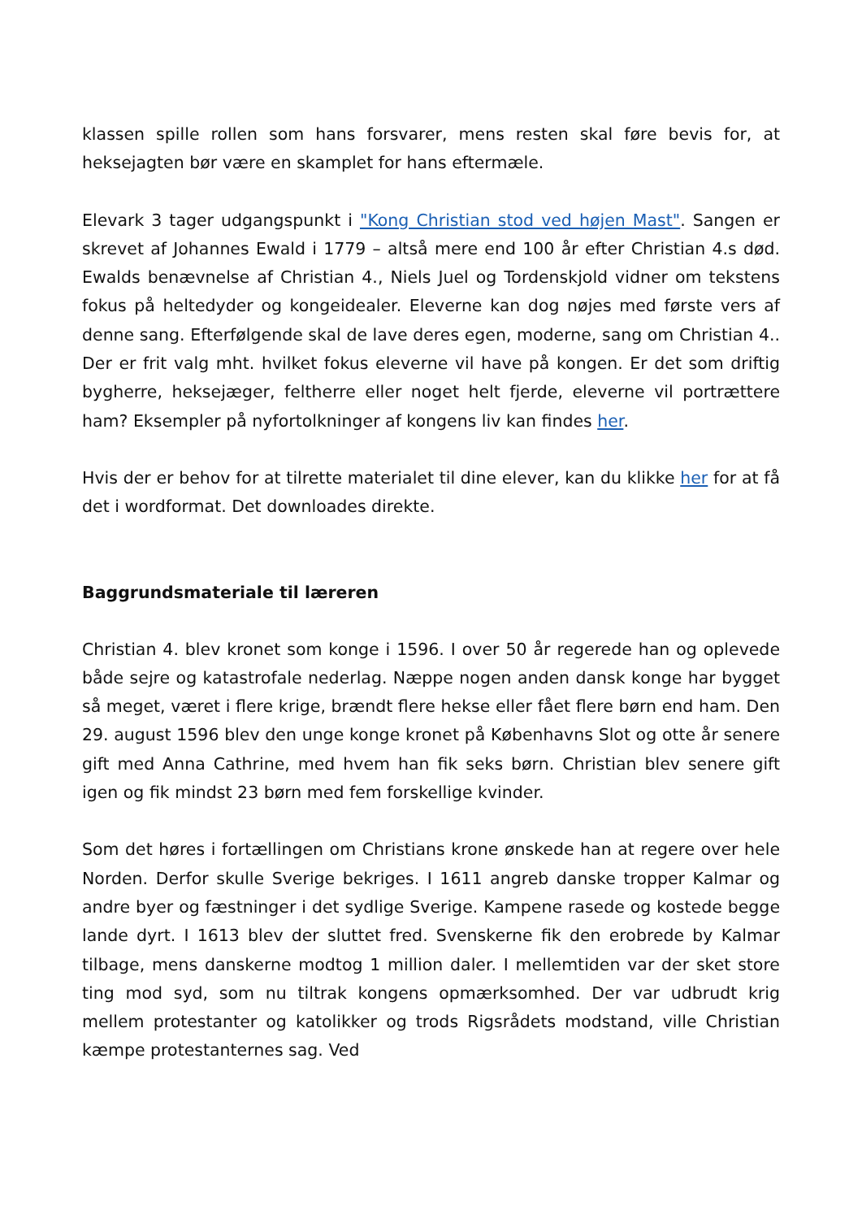klassen spille rollen som hans forsvarer, mens resten skal føre bevis for, at heksejagten bør være en skamplet for hans eftermæle.
Elevark 3 tager udgangspunkt i "Kong Christian stod ved højen Mast". Sangen er skrevet af Johannes Ewald i 1779 – altså mere end 100 år efter Christian 4.s død. Ewalds benævnelse af Christian 4., Niels Juel og Tordenskjold vidner om tekstens fokus på heltedyder og kongeidealer. Eleverne kan dog nøjes med første vers af denne sang. Efterfølgende skal de lave deres egen, moderne, sang om Christian 4.. Der er frit valg mht. hvilket fokus eleverne vil have på kongen. Er det som driftig bygherre, heksejæger, feltherre eller noget helt fjerde, eleverne vil portrættere ham? Eksempler på nyfortolkninger af kongens liv kan findes her.
Hvis der er behov for at tilrette materialet til dine elever, kan du klikke her for at få det i wordformat. Det downloades direkte.
Baggrundsmateriale til læreren
Christian 4. blev kronet som konge i 1596. I over 50 år regerede han og oplevede både sejre og katastrofale nederlag. Næppe nogen anden dansk konge har bygget så meget, været i flere krige, brændt flere hekse eller fået flere børn end ham. Den 29. august 1596 blev den unge konge kronet på Københavns Slot og otte år senere gift med Anna Cathrine, med hvem han fik seks børn. Christian blev senere gift igen og fik mindst 23 børn med fem forskellige kvinder.
Som det høres i fortællingen om Christians krone ønskede han at regere over hele Norden. Derfor skulle Sverige bekriges. I 1611 angreb danske tropper Kalmar og andre byer og fæstninger i det sydlige Sverige. Kampene rasede og kostede begge lande dyrt. I 1613 blev der sluttet fred. Svenskerne fik den erobrede by Kalmar tilbage, mens danskerne modtog 1 million daler. I mellemtiden var der sket store ting mod syd, som nu tiltrak kongens opmærksomhed. Der var udbrudt krig mellem protestanter og katolikker og trods Rigsrådets modstand, ville Christian kæmpe protestanternes sag. Ved